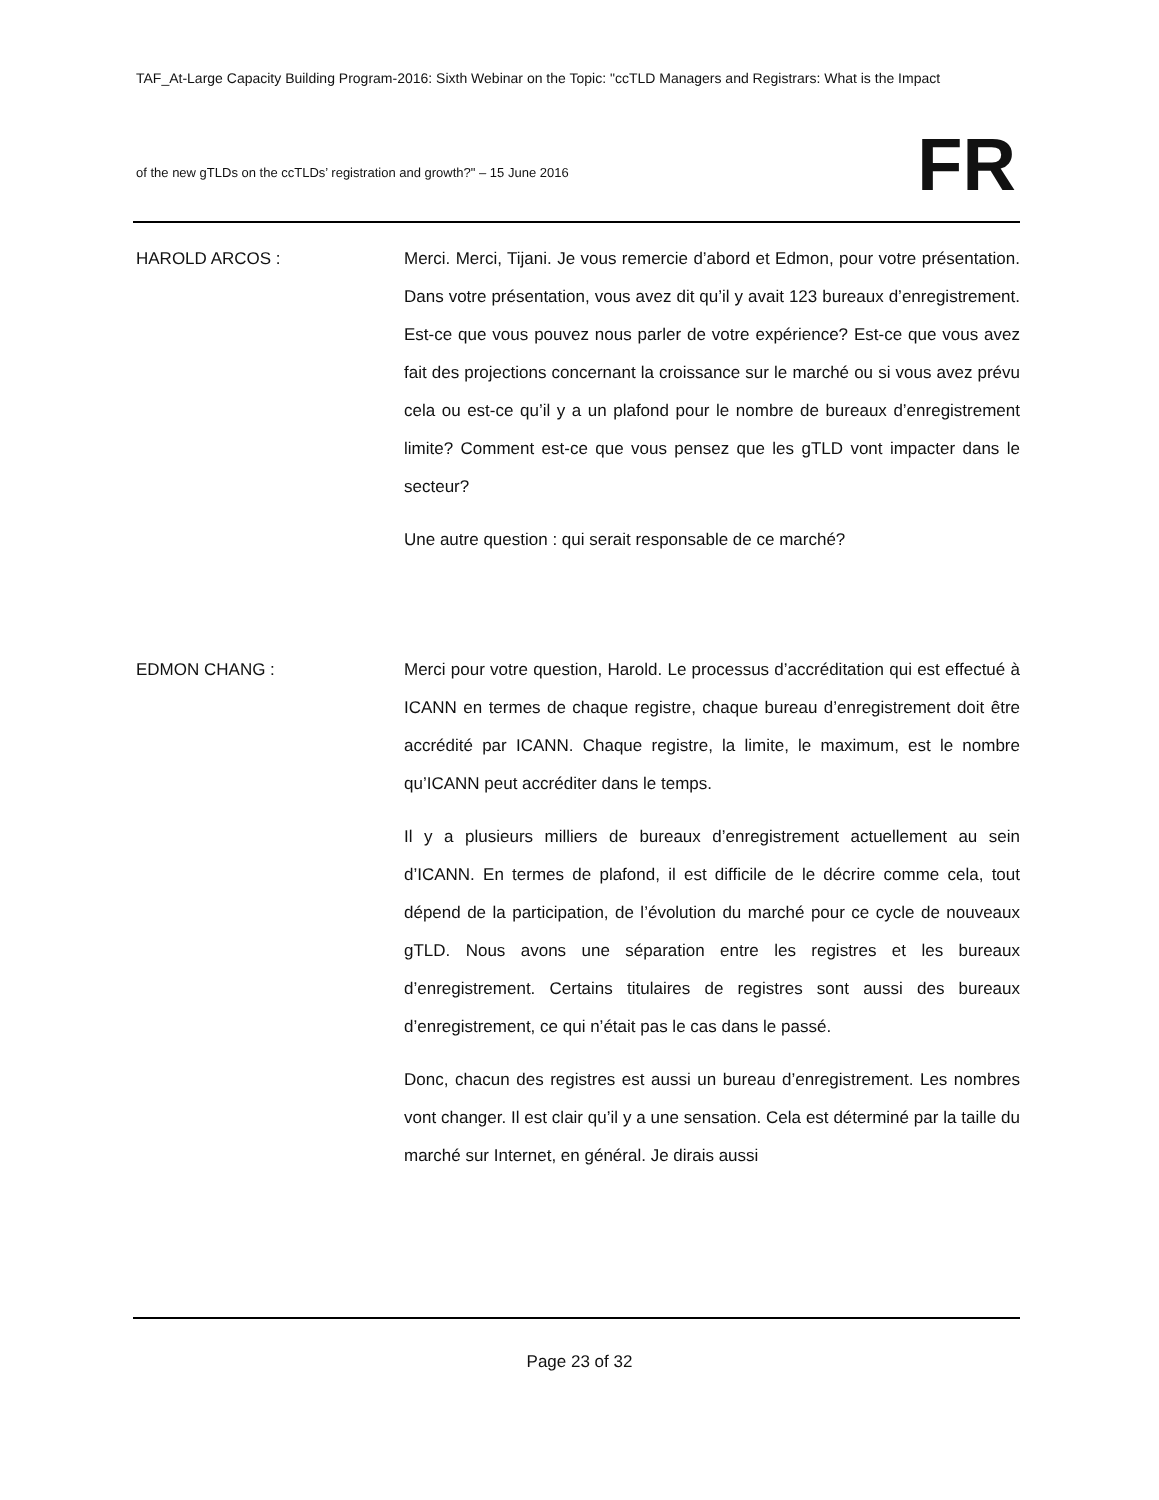TAF_At-Large Capacity Building Program-2016: Sixth Webinar on the Topic: "ccTLD Managers and Registrars: What is the Impact
of the new gTLDs on the ccTLDs’ registration and growth?" – 15 June 2016
FR
HAROLD ARCOS : Merci. Merci, Tijani. Je vous remercie d’abord et Edmon, pour votre présentation. Dans votre présentation, vous avez dit qu’il y avait 123 bureaux d’enregistrement. Est-ce que vous pouvez nous parler de votre expérience? Est-ce que vous avez fait des projections concernant la croissance sur le marché ou si vous avez prévu cela ou est-ce qu’il y a un plafond pour le nombre de bureaux d’enregistrement limite? Comment est-ce que vous pensez que les gTLD vont impacter dans le secteur?
Une autre question : qui serait responsable de ce marché?
EDMON CHANG : Merci pour votre question, Harold. Le processus d’accréditation qui est effectué à ICANN en termes de chaque registre, chaque bureau d’enregistrement doit être accrédité par ICANN. Chaque registre, la limite, le maximum, est le nombre qu’ICANN peut accréditer dans le temps.
Il y a plusieurs milliers de bureaux d’enregistrement actuellement au sein d’ICANN. En termes de plafond, il est difficile de le décrire comme cela, tout dépend de la participation, de l’évolution du marché pour ce cycle de nouveaux gTLD. Nous avons une séparation entre les registres et les bureaux d’enregistrement. Certains titulaires de registres sont aussi des bureaux d’enregistrement, ce qui n’était pas le cas dans le passé.
Donc, chacun des registres est aussi un bureau d’enregistrement. Les nombres vont changer. Il est clair qu’il y a une sensation. Cela est déterminé par la taille du marché sur Internet, en général. Je dirais aussi
Page 23 of 32